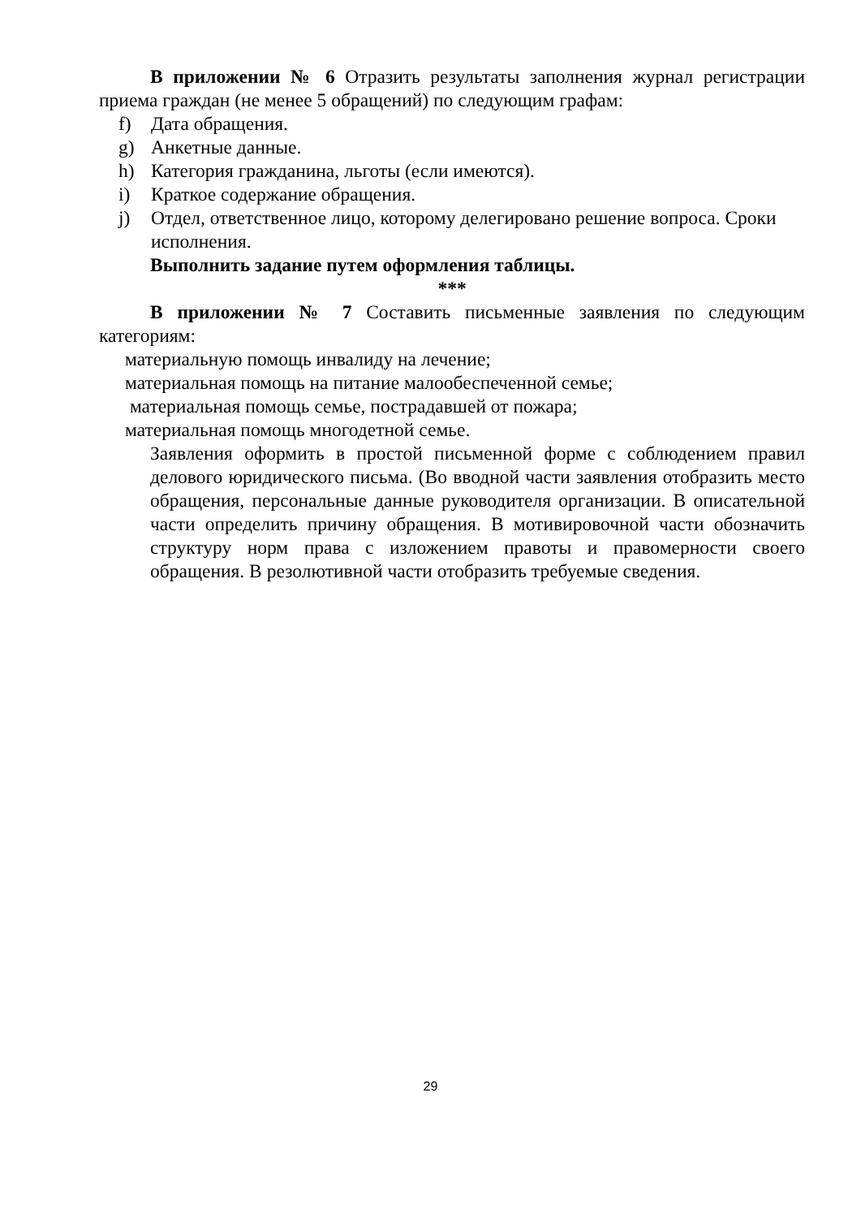В приложении № 6 Отразить результаты заполнения журнал регистрации приема граждан (не менее 5 обращений) по следующим графам:
f) Дата обращения.
g) Анкетные данные.
h) Категория гражданина, льготы (если имеются).
i) Краткое содержание обращения.
j) Отдел, ответственное лицо, которому делегировано решение вопроса. Сроки исполнения.
Выполнить задание путем оформления таблицы.
***
В приложении № 7 Составить письменные заявления по следующим категориям:
материальную помощь инвалиду на лечение;
материальная помощь на питание малообеспеченной семье;
материальная помощь семье, пострадавшей от пожара;
материальная помощь многодетной семье.
Заявления оформить в простой письменной форме с соблюдением правил делового юридического письма. (Во вводной части заявления отобразить место обращения, персональные данные руководителя организации. В описательной части определить причину обращения. В мотивировочной части обозначить структуру норм права с изложением правоты и правомерности своего обращения. В резолютивной части отобразить требуемые сведения.
29